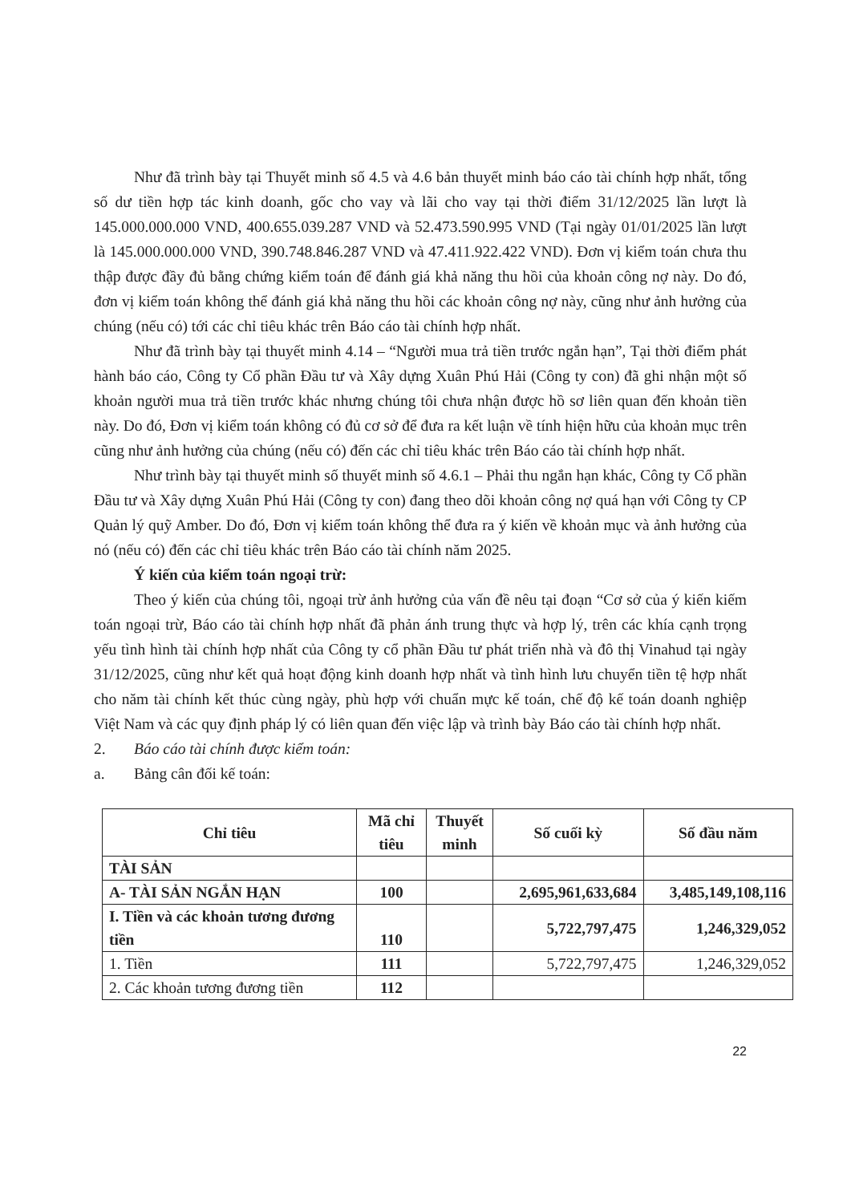Như đã trình bày tại Thuyết minh số 4.5 và 4.6 bản thuyết minh báo cáo tài chính hợp nhất, tổng số dư tiền hợp tác kinh doanh, gốc cho vay và lãi cho vay tại thời điểm 31/12/2025 lần lượt là 145.000.000.000 VND, 400.655.039.287 VND và 52.473.590.995 VND (Tại ngày 01/01/2025 lần lượt là 145.000.000.000 VND, 390.748.846.287 VND và 47.411.922.422 VND). Đơn vị kiểm toán chưa thu thập được đầy đủ bằng chứng kiểm toán để đánh giá khả năng thu hồi của khoản công nợ này. Do đó, đơn vị kiểm toán không thể đánh giá khả năng thu hồi các khoản công nợ này, cũng như ảnh hưởng của chúng (nếu có) tới các chỉ tiêu khác trên Báo cáo tài chính hợp nhất.
Như đã trình bày tại thuyết minh 4.14 – “Người mua trả tiền trước ngắn hạn”, Tại thời điểm phát hành báo cáo, Công ty Cổ phần Đầu tư và Xây dựng Xuân Phú Hải (Công ty con) đã ghi nhận một số khoản người mua trả tiền trước khác nhưng chúng tôi chưa nhận được hồ sơ liên quan đến khoản tiền này. Do đó, Đơn vị kiểm toán không có đủ cơ sở để đưa ra kết luận về tính hiện hữu của khoản mục trên cũng như ảnh hưởng của chúng (nếu có) đến các chỉ tiêu khác trên Báo cáo tài chính hợp nhất.
Như trình bày tại thuyết minh số thuyết minh số 4.6.1 – Phải thu ngắn hạn khác, Công ty Cổ phần Đầu tư và Xây dựng Xuân Phú Hải (Công ty con) đang theo dõi khoản công nợ quá hạn với Công ty CP Quản lý quỹ Amber. Do đó, Đơn vị kiểm toán không thể đưa ra ý kiến về khoản mục và ảnh hưởng của nó (nếu có) đến các chỉ tiêu khác trên Báo cáo tài chính năm 2025.
Ý kiến của kiểm toán ngoại trừ:
Theo ý kiến của chúng tôi, ngoại trừ ảnh hưởng của vấn đề nêu tại đoạn “Cơ sở của ý kiến kiếm toán ngoại trừ, Báo cáo tài chính hợp nhất đã phản ánh trung thực và hợp lý, trên các khía cạnh trọng yếu tình hình tài chính hợp nhất của Công ty cổ phần Đầu tư phát triển nhà và đô thị Vinahud tại ngày 31/12/2025, cũng như kết quả hoạt động kinh doanh hợp nhất và tình hình lưu chuyển tiền tệ hợp nhất cho năm tài chính kết thúc cùng ngày, phù hợp với chuẩn mực kế toán, chế độ kế toán doanh nghiệp Việt Nam và các quy định pháp lý có liên quan đến việc lập và trình bày Báo cáo tài chính hợp nhất.
2. Báo cáo tài chính được kiểm toán:
a. Bảng cân đối kế toán:
| Chỉ tiêu | Mã chỉ tiêu | Thuyết minh | Số cuối kỳ | Số đầu năm |
| --- | --- | --- | --- | --- |
| TÀI SẢN | | | | |
| A- TÀI SẢN NGẮN HẠN | 100 | | 2,695,961,633,684 | 3,485,149,108,116 |
| I. Tiền và các khoản tương đương tiền | 110 | | 5,722,797,475 | 1,246,329,052 |
| 1. Tiền | 111 | | 5,722,797,475 | 1,246,329,052 |
| 2. Các khoản tương đương tiền | 112 | | | |
22